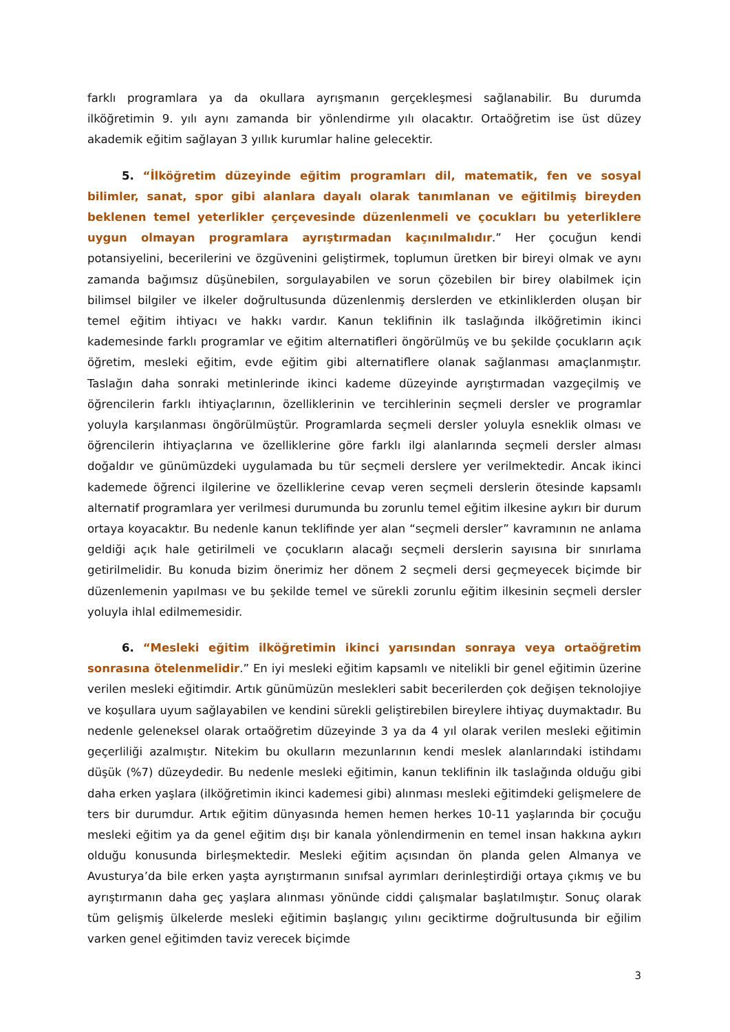farklı programlara ya da okullara ayrışmanın gerçekleşmesi sağlanabilir. Bu durumda ilköğretimin 9. yılı aynı zamanda bir yönlendirme yılı olacaktır. Ortaöğretim ise üst düzey akademik eğitim sağlayan 3 yıllık kurumlar haline gelecektir.
5. “İlköğretim düzeyinde eğitim programları dil, matematik, fen ve sosyal bilimler, sanat, spor gibi alanlara dayalı olarak tanımlanan ve eğitilmiş bireyden beklenen temel yeterlikler çerçevesinde düzenlenmeli ve çocukları bu yeterliklere uygun olmayan programlara ayrıştırmadan kaçınılmalıdır.” Her çocuğun kendi potansiyelini, becerilerini ve özgüvenini geliştirmek, toplumun üretken bir bireyi olmak ve aynı zamanda bağımsız düşünebilen, sorgulayabilen ve sorun çözebilen bir birey olabilmek için bilimsel bilgiler ve ilkeler doğrultusunda düzenlenmiş derslerden ve etkinliklerden oluşan bir temel eğitim ihtiyacı ve hakkı vardır. Kanun teklifinin ilk taslağında ilköğretimin ikinci kademesinde farklı programlar ve eğitim alternatifleri öngörülmüş ve bu şekilde çocukların açık öğretim, mesleki eğitim, evde eğitim gibi alternatiflere olanak sağlanması amaçlanmıştır. Taslağın daha sonraki metinlerinde ikinci kademe düzeyinde ayrıştırmadan vazgeçilmiş ve öğrencilerin farklı ihtiyaçlarının, özelliklerinin ve tercihlerinin seçmeli dersler ve programlar yoluyla karşılanması öngörülmüştür. Programlarda seçmeli dersler yoluyla esneklik olması ve öğrencilerin ihtiyaçlarına ve özelliklerine göre farklı ilgi alanlarında seçmeli dersler alması doğaldır ve günümüzdeki uygulamada bu tür seçmeli derslere yer verilmektedir. Ancak ikinci kademede öğrenci ilgilerine ve özelliklerine cevap veren seçmeli derslerin ötesinde kapsamlı alternatif programlara yer verilmesi durumunda bu zorunlu temel eğitim ilkesine aykırı bir durum ortaya koyacaktır. Bu nedenle kanun teklifinde yer alan “seçmeli dersler” kavramının ne anlama geldiği açık hale getirilmeli ve çocukların alacağı seçmeli derslerin sayısına bir sınırlama getirilmelidir. Bu konuda bizim önerimiz her dönem 2 seçmeli dersi geçmeyecek biçimde bir düzenlemenin yapılması ve bu şekilde temel ve sürekli zorunlu eğitim ilkesinin seçmeli dersler yoluyla ihlal edilmemesidir.
6. “Mesleki eğitim ilköğretimin ikinci yarısından sonraya veya ortaöğretim sonrasına ötelenmelidir.” En iyi mesleki eğitim kapsamlı ve nitelikli bir genel eğitimin üzerine verilen mesleki eğitimdir. Artık günümüzün meslekleri sabit becerilerden çok değişen teknolojiye ve koşullara uyum sağlayabilen ve kendini sürekli geliştirebilen bireylere ihtiyaç duymaktadır. Bu nedenle geleneksel olarak ortaöğretim düzeyinde 3 ya da 4 yıl olarak verilen mesleki eğitimin geçerliliği azalmıştır. Nitekim bu okulların mezunlarının kendi meslek alanlarındaki istihdamı düşük (%7) düzeydedir. Bu nedenle mesleki eğitimin, kanun teklifinin ilk taslağında olduğu gibi daha erken yaşlara (ilköğretimin ikinci kademesi gibi) alınması mesleki eğitimdeki gelişmelere de ters bir durumdur. Artık eğitim dünyasında hemen hemen herkes 10-11 yaşlarında bir çocuğu mesleki eğitim ya da genel eğitim dışı bir kanala yönlendirmenin en temel insan hakkına aykırı olduğu konusunda birleşmektedir. Mesleki eğitim açısından ön planda gelen Almanya ve Avusturya’da bile erken yaşta ayrıştırmanın sınıfsal ayrımları derinleştirdiği ortaya çıkmış ve bu ayrıştırmanın daha geç yaşlara alınması yönünde ciddi çalışmalar başlatılmıştır. Sonuç olarak tüm gelişmiş ülkelerde mesleki eğitimin başlangıç yılını geciktirme doğrultusunda bir eğilim varken genel eğitimden taviz verecek biçimde
3